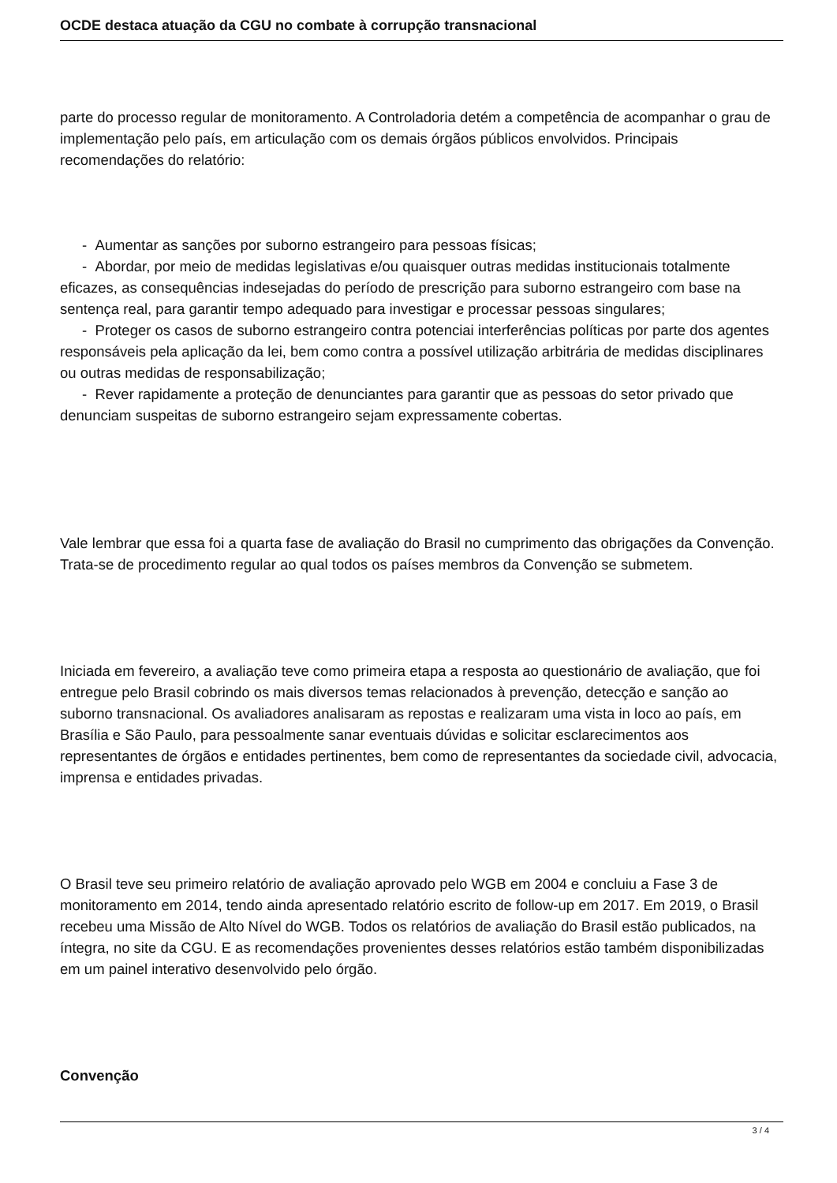OCDE destaca atuação da CGU no combate à corrupção transnacional
parte do processo regular de monitoramento. A Controladoria detém a competência de acompanhar o grau de implementação pelo país, em articulação com os demais órgãos públicos envolvidos. Principais recomendações do relatório:
- Aumentar as sanções por suborno estrangeiro para pessoas físicas;
- Abordar, por meio de medidas legislativas e/ou quaisquer outras medidas institucionais totalmente eficazes, as consequências indesejadas do período de prescrição para suborno estrangeiro com base na sentença real, para garantir tempo adequado para investigar e processar pessoas singulares;
- Proteger os casos de suborno estrangeiro contra potenciai interferências políticas por parte dos agentes responsáveis pela aplicação da lei, bem como contra a possível utilização arbitrária de medidas disciplinares ou outras medidas de responsabilização;
- Rever rapidamente a proteção de denunciantes para garantir que as pessoas do setor privado que denunciam suspeitas de suborno estrangeiro sejam expressamente cobertas.
Vale lembrar que essa foi a quarta fase de avaliação do Brasil no cumprimento das obrigações da Convenção. Trata-se de procedimento regular ao qual todos os países membros da Convenção se submetem.
Iniciada em fevereiro, a avaliação teve como primeira etapa a resposta ao questionário de avaliação, que foi entregue pelo Brasil cobrindo os mais diversos temas relacionados à prevenção, detecção e sanção ao suborno transnacional. Os avaliadores analisaram as repostas e realizaram uma vista in loco ao país, em Brasília e São Paulo, para pessoalmente sanar eventuais dúvidas e solicitar esclarecimentos aos representantes de órgãos e entidades pertinentes, bem como de representantes da sociedade civil, advocacia, imprensa e entidades privadas.
O Brasil teve seu primeiro relatório de avaliação aprovado pelo WGB em 2004 e concluiu a Fase 3 de monitoramento em 2014, tendo ainda apresentado relatório escrito de follow-up em 2017. Em 2019, o Brasil recebeu uma Missão de Alto Nível do WGB. Todos os relatórios de avaliação do Brasil estão publicados, na íntegra, no site da CGU. E as recomendações provenientes desses relatórios estão também disponibilizadas em um painel interativo desenvolvido pelo órgão.
Convenção
3 / 4